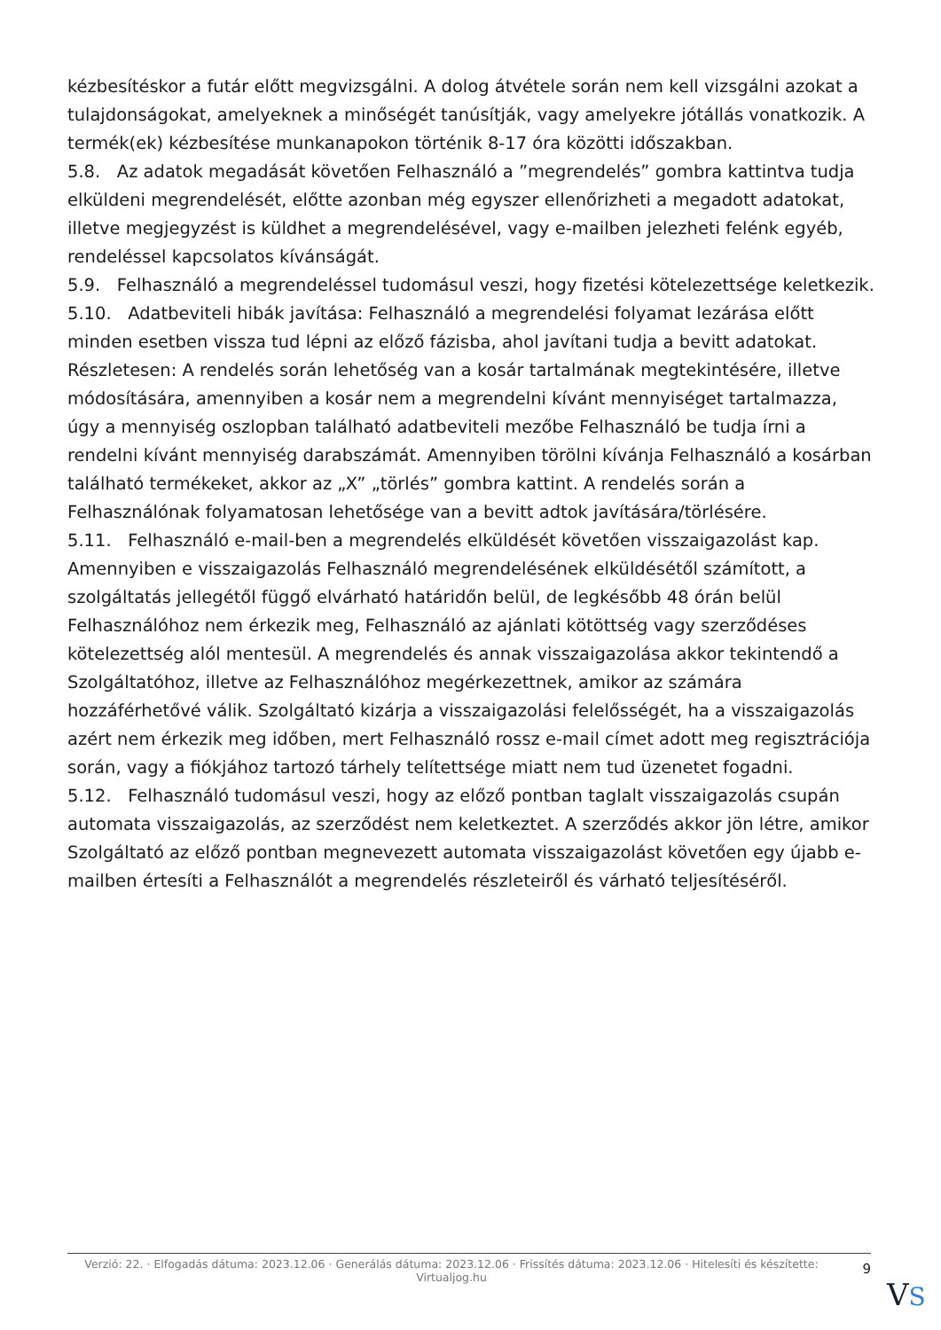kézbesítéskor a futár előtt megvizsgálni. A dolog átvétele során nem kell vizsgálni azokat a tulajdonságokat, amelyeknek a minőségét tanúsítják, vagy amelyekre jótállás vonatkozik. A termék(ek) kézbesítése munkanapokon történik 8-17 óra közötti időszakban.
5.8. Az adatok megadását követően Felhasználó a ”megrendelés” gombra kattintva tudja elküldeni megrendelését, előtte azonban még egyszer ellenőrizheti a megadott adatokat, illetve megjegyzést is küldhet a megrendelésével, vagy e-mailben jelezheti felénk egyéb, rendeléssel kapcsolatos kívánságát.
5.9. Felhasználó a megrendeléssel tudomásul veszi, hogy fizetési kötelezettsége keletkezik.
5.10. Adatbeviteli hibák javítása: Felhasználó a megrendelési folyamat lezárása előtt minden esetben vissza tud lépni az előző fázisba, ahol javítani tudja a bevitt adatokat. Részletesen: A rendelés során lehetőség van a kosár tartalmának megtekintésére, illetve módosítására, amennyiben a kosár nem a megrendelni kívánt mennyiséget tartalmazza, úgy a mennyiség oszlopban található adatbeviteli mezőbe Felhasználó be tudja írni a rendelni kívánt mennyiség darabszámát. Amennyiben törölni kívánja Felhasználó a kosárban található termékeket, akkor az „X” „törlés” gombra kattint. A rendelés során a Felhasználónak folyamatosan lehetősége van a bevitt adtok javítására/törlésére.
5.11. Felhasználó e-mail-ben a megrendelés elküldését követően visszaigazolást kap. Amennyiben e visszaigazolás Felhasználó megrendelésének elküldésétől számított, a szolgáltatás jellegétől függő elvárható határidőn belül, de legkésőbb 48 órán belül Felhasználóhoz nem érkezik meg, Felhasználó az ajánlati kötöttség vagy szerződéses kötelezettség alól mentesül. A megrendelés és annak visszaigazolása akkor tekintendő a Szolgáltatóhoz, illetve az Felhasználóhoz megérkezettnek, amikor az számára hozzáférhetővé válik. Szolgáltató kizárja a visszaigazolási felelősségét, ha a visszaigazolás azért nem érkezik meg időben, mert Felhasználó rossz e-mail címet adott meg regisztrációja során, vagy a fiókjához tartozó tárhely telítettsége miatt nem tud üzenetet fogadni.
5.12. Felhasználó tudomásul veszi, hogy az előző pontban taglalt visszaigazolás csupán automata visszaigazolás, az szerződést nem keletkeztet. A szerződés akkor jön létre, amikor Szolgáltató az előző pontban megnevezett automata visszaigazolást követően egy újabb e-mailben értesíti a Felhasználót a megrendelés részleteiről és várható teljesítéséről.
Verzió: 22. · Elfogadás dátuma: 2023.12.06 · Generálás dátuma: 2023.12.06 · Frissítés dátuma: 2023.12.06 · Hitelesíti és készítette: Virtualjog.hu
9
VS